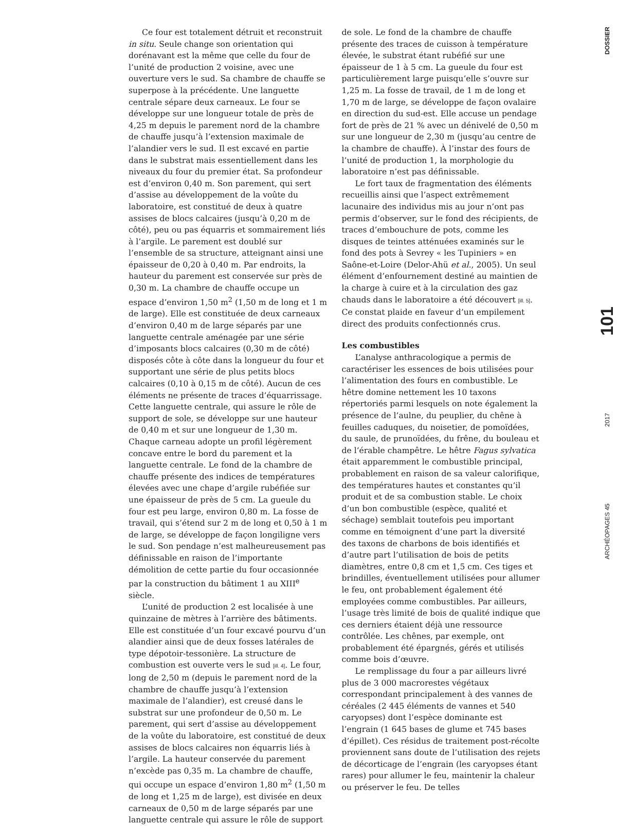Ce four est totalement détruit et reconstruit in situ. Seule change son orientation qui dorénavant est la même que celle du four de l’unité de production 2 voisine, avec une ouverture vers le sud. Sa chambre de chauffe se superpose à la précédente. Une languette centrale sépare deux carneaux. Le four se développe sur une longueur totale de près de 4,25 m depuis le parement nord de la chambre de chauffe jusqu’à l’extension maximale de l’alandier vers le sud. Il est excavé en partie dans le substrat mais essentiellement dans les niveaux du four du premier état. Sa profondeur est d’environ 0,40 m. Son parement, qui sert d’assise au développement de la voûte du laboratoire, est constitué de deux à quatre assises de blocs calcaires (jusqu’à 0,20 m de côté), peu ou pas équarris et sommairement liés à l’argile. Le parement est doublé sur l’ensemble de sa structure, atteignant ainsi une épaisseur de 0,20 à 0,40 m. Par endroits, la hauteur du parement est conservée sur près de 0,30 m. La chambre de chauffe occupe un espace d’environ 1,50 m<sup>2</sup> (1,50 m de long et 1 m de large). Elle est constituée de deux carneaux d’environ 0,40 m de large séparés par une languette centrale aménagée par une série d’imposants blocs calcaires (0,30 m de côté) disposés côte à côte dans la longueur du four et supportant une série de plus petits blocs calcaires (0,10 à 0,15 m de côté). Aucun de ces éléments ne présente de traces d’équarrissage. Cette languette centrale, qui assure le rôle de support de sole, se développe sur une hauteur de 0,40 m et sur une longueur de 1,30 m. Chaque carneau adopte un profil légèrement concave entre le bord du parement et la languette centrale. Le fond de la chambre de chauffe présente des indices de températures élevées avec une chape d’argile rubéfiée sur une épaisseur de près de 5 cm. La gueule du four est peu large, environ 0,80 m. La fosse de travail, qui s’étend sur 2 m de long et 0,50 à 1 m de large, se développe de façon longiligne vers le sud. Son pendage n’est malheureusement pas définissable en raison de l’importante démolition de cette partie du four occasionnée par la construction du bâtiment 1 au XIII<sup>e</sup> siècle.
L’unité de production 2 est localisée à une quinzaine de mètres à l’arrière des bâtiments. Elle est constituée d’un four excavé pourvu d’un alandier ainsi que de deux fosses latérales de type dépotoir-tessonière. La structure de combustion est ouverte vers le sud [ill. 4]. Le four, long de 2,50 m (depuis le parement nord de la chambre de chauffe jusqu’à l’extension maximale de l’alandier), est creusé dans le substrat sur une profondeur de 0,50 m. Le parement, qui sert d’assise au développement de la voûte du laboratoire, est constitué de deux assises de blocs calcaires non équarris liés à l’argile. La hauteur conservée du parement n’excède pas 0,35 m. La chambre de chauffe, qui occupe un espace d’environ 1,80 m<sup>2</sup> (1,50 m de long et 1,25 m de large), est divisée en deux carneaux de 0,50 m de large séparés par une languette centrale qui assure le rôle de support
de sole. Le fond de la chambre de chauffe présente des traces de cuisson à température élevée, le substrat étant rubéfié sur une épaisseur de 1 à 5 cm. La gueule du four est particulièrement large puisqu’elle s’ouvre sur 1,25 m. La fosse de travail, de 1 m de long et 1,70 m de large, se développe de façon ovalaire en direction du sud-est. Elle accuse un pendage fort de près de 21 % avec un dénivelé de 0,50 m sur une longueur de 2,30 m (jusqu’au centre de la chambre de chauffe). À l’instar des fours de l’unité de production 1, la morphologie du laboratoire n’est pas définissable.
Le fort taux de fragmentation des éléments recueillis ainsi que l’aspect extrêmement lacunaire des individus mis au jour n’ont pas permis d’observer, sur le fond des récipients, de traces d’embouchure de pots, comme les disques de teintes atténuées examinés sur le fond des pots à Sevrey « les Tupiniers » en Saône-et-Loire (Delor-Ahü et al., 2005). Un seul élément d’enfournement destiné au maintien de la charge à cuire et à la circulation des gaz chauds dans le laboratoire a été découvert [ill. 5]. Ce constat plaide en faveur d’un empilement direct des produits confectionnés crus.
Les combustibles
L’analyse anthracologique a permis de caractériser les essences de bois utilisées pour l’alimentation des fours en combustible. Le hêtre domine nettement les 10 taxons répertoriés parmi lesquels on note également la présence de l’aulne, du peuplier, du chêne à feuilles caduques, du noisetier, de pomoïdées, du saule, de prunoïdées, du frêne, du bouleau et de l’érable champêtre. Le hêtre Fagus sylvatica était apparemment le combustible principal, probablement en raison de sa valeur calorifique, des températures hautes et constantes qu’il produit et de sa combustion stable. Le choix d’un bon combustible (espèce, qualité et séchage) semblait toutefois peu important comme en témoignent d’une part la diversité des taxons de charbons de bois identifiés et d’autre part l’utilisation de bois de petits diamètres, entre 0,8 cm et 1,5 cm. Ces tiges et brindilles, éventuellement utilisées pour allumer le feu, ont probablement également été employées comme combustibles. Par ailleurs, l’usage très limité de bois de qualité indique que ces derniers étaient déjà une ressource contrôlée. Les chênes, par exemple, ont probablement été épargnés, gérés et utilisés comme bois d’œuvre.
Le remplissage du four a par ailleurs livré plus de 3 000 macrorestes végétaux correspondant principalement à des vannes de céréales (2 445 éléments de vannes et 540 caryopses) dont l’espèce dominante est l’engrain (1 645 bases de glume et 745 bases d’épillet). Ces résidus de traitement post-récolte proviennent sans doute de l’utilisation des rejets de décorticage de l’engrain (les caryopses étant rares) pour allumer le feu, maintenir la chaleur ou préserver le feu. De telles
DOSSIER
101
2017
ARCHÉOPAGES 45